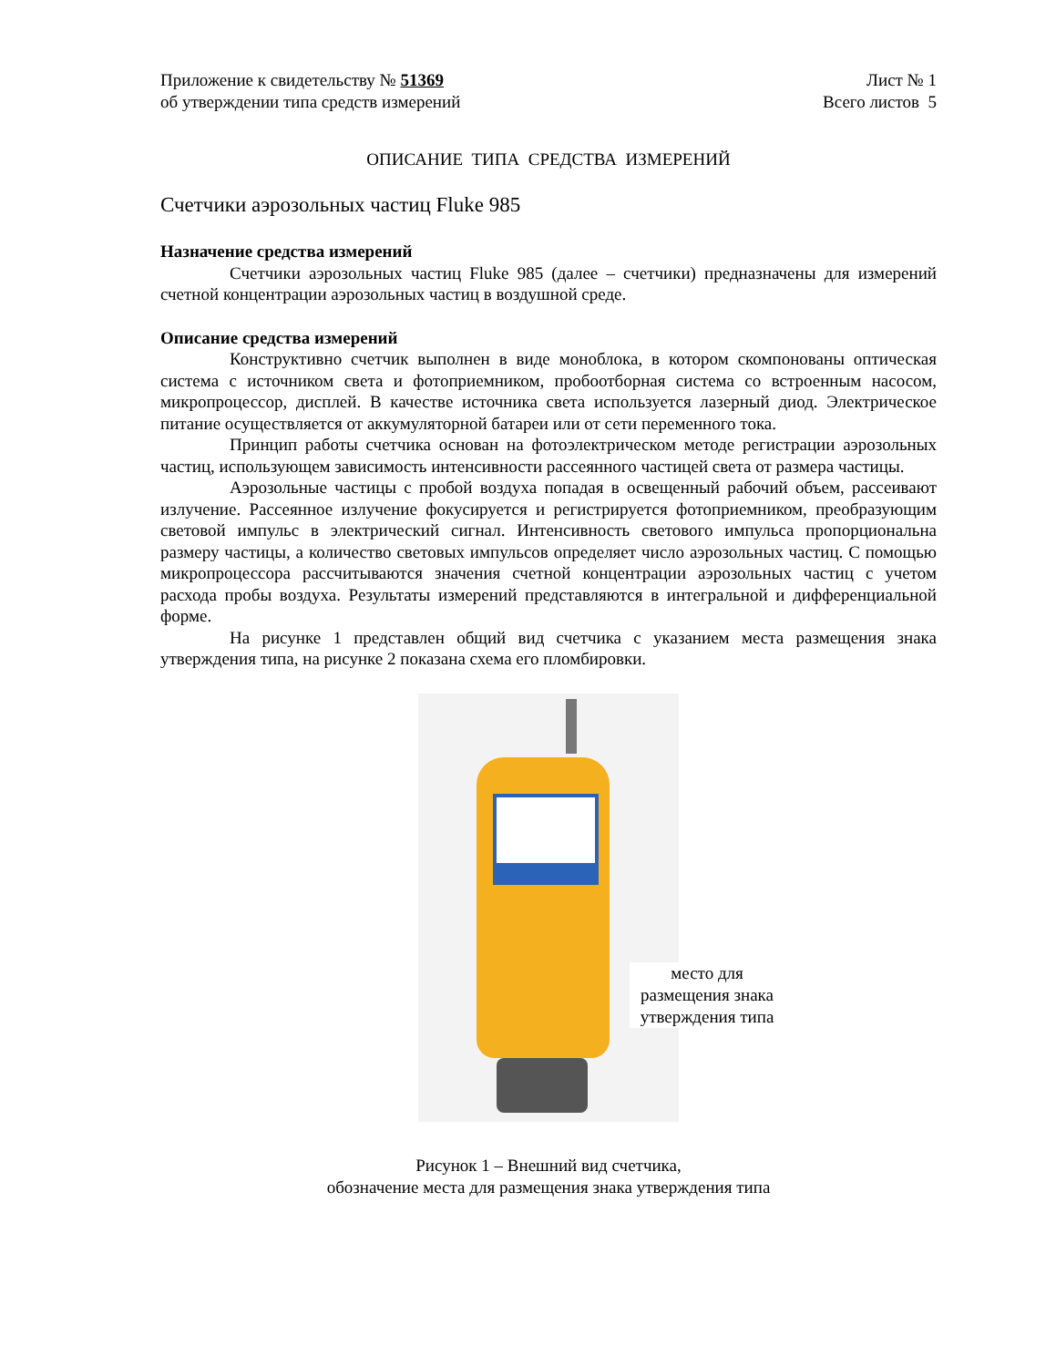Приложение к свидетельству № 51369 Лист № 1
об утверждении типа средств измерений Всего листов 5
ОПИСАНИЕ ТИПА СРЕДСТВА ИЗМЕРЕНИЙ
Счетчики аэрозольных частиц Fluke 985
Назначение средства измерений
Счетчики аэрозольных частиц Fluke 985 (далее – счетчики) предназначены для измерений счетной концентрации аэрозольных частиц в воздушной среде.
Описание средства измерений
Конструктивно счетчик выполнен в виде моноблока, в котором скомпонованы оптическая система с источником света и фотоприемником, пробоотборная система со встроенным насосом, микропроцессор, дисплей. В качестве источника света используется лазерный диод. Электрическое питание осуществляется от аккумуляторной батареи или от сети переменного тока.
Принцип работы счетчика основан на фотоэлектрическом методе регистрации аэрозольных частиц, использующем зависимость интенсивности рассеянного частицей света от размера частицы.
Аэрозольные частицы с пробой воздуха попадая в освещенный рабочий объем, рассеивают излучение. Рассеянное излучение фокусируется и регистрируется фотоприемником, преобразующим световой импульс в электрический сигнал. Интенсивность светового импульса пропорциональна размеру частицы, а количество световых импульсов определяет число аэрозольных частиц. С помощью микропроцессора рассчитываются значения счетной концентрации аэрозольных частиц с учетом расхода пробы воздуха. Результаты измерений представляются в интегральной и дифференциальной форме.
На рисунке 1 представлен общий вид счетчика с указанием места размещения знака утверждения типа, на рисунке 2 показана схема его пломбировки.
место для размещения знака утверждения типа
Рисунок 1 – Внешний вид счетчика,
обозначение места для размещения знака утверждения типа